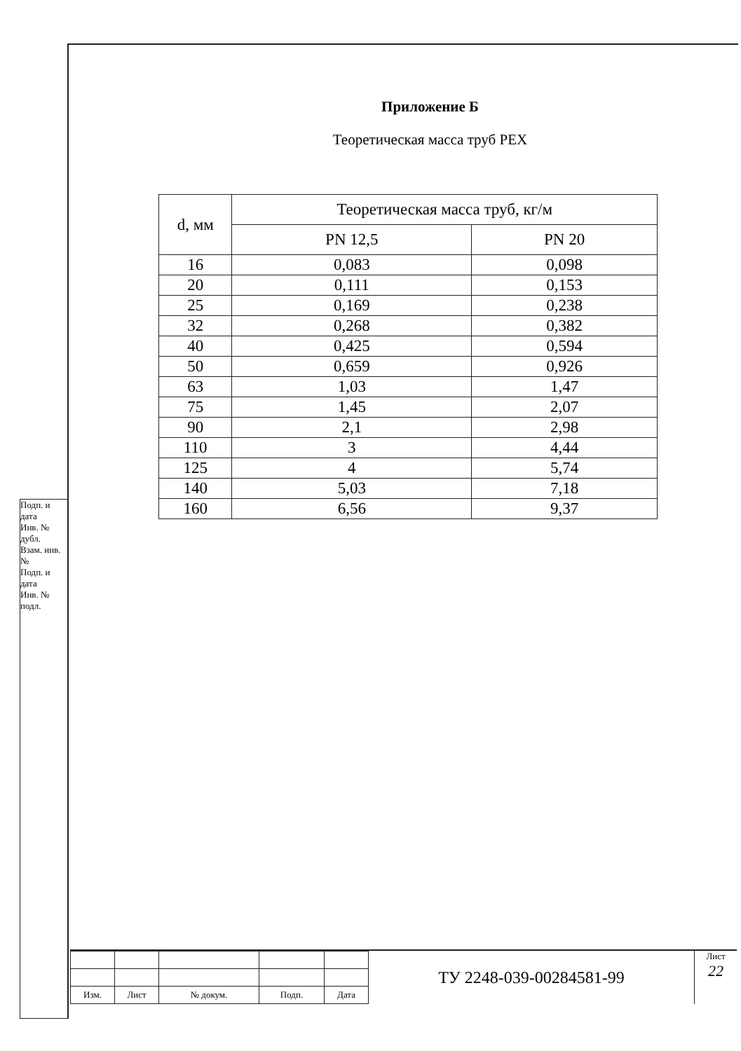Подп. и дата
Инв. № дубл.
Взам. инв. №
Подп. и дата
Инв. № подл.
Приложение Б
Теоретическая масса труб PEX
| d, мм | Теоретическая масса труб, кг/м | |
| --- | --- | --- |
| | PN 12,5 | PN 20 |
| 16 | 0,083 | 0,098 |
| 20 | 0,111 | 0,153 |
| 25 | 0,169 | 0,238 |
| 32 | 0,268 | 0,382 |
| 40 | 0,425 | 0,594 |
| 50 | 0,659 | 0,926 |
| 63 | 1,03 | 1,47 |
| 75 | 1,45 | 2,07 |
| 90 | 2,1 | 2,98 |
| 110 | 3 | 4,44 |
| 125 | 4 | 5,74 |
| 140 | 5,03 | 7,18 |
| 160 | 6,56 | 9,37 |
| Изм. | Лист | № докум. | Подп. | Дата |
ТУ 2248-039-00284581-99
Лист
22